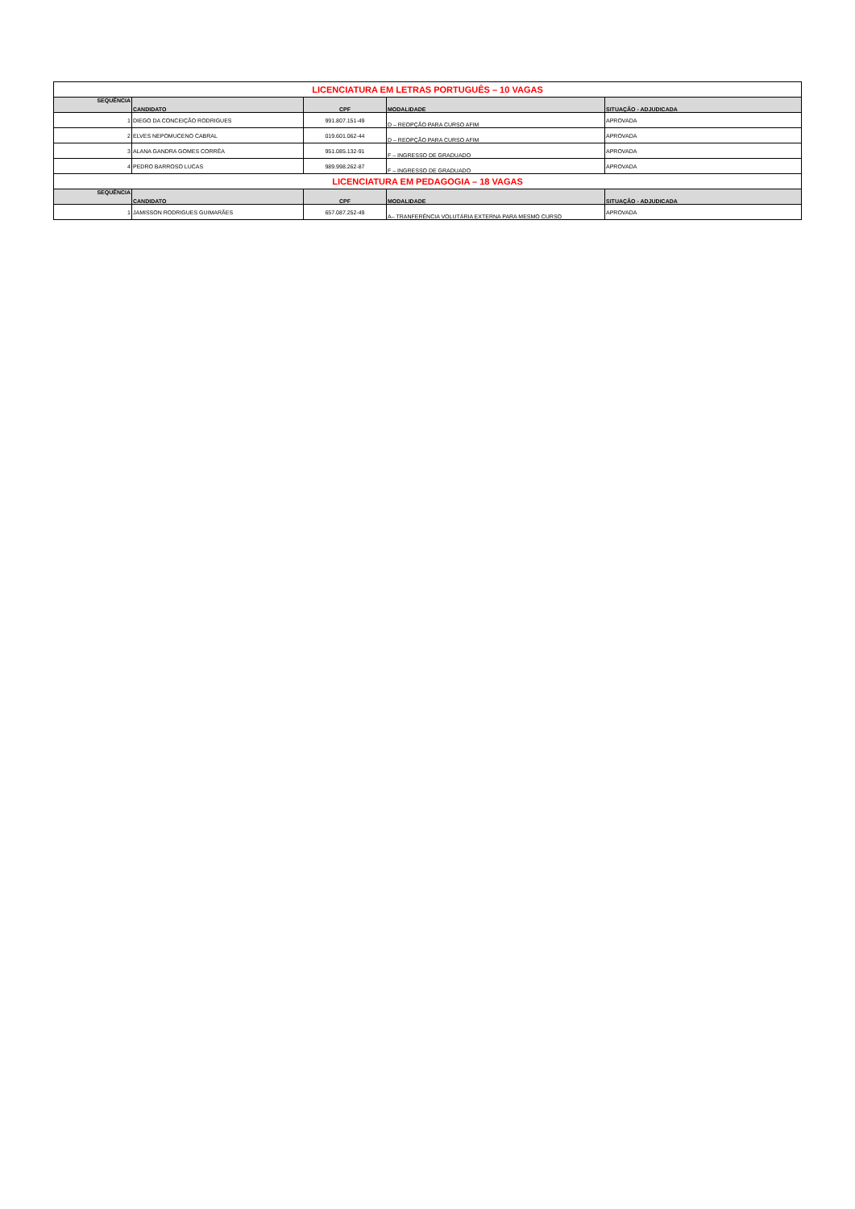| LICENCIATURA EM LETRAS PORTUGUÊS – 10 VAGAS | | | | |
| SEQUÊNCIA | CANDIDATO | CPF | MODALIDADE | SITUAÇÃO - ADJUDICADA |
| 1 | DIEGO DA CONCEIÇÃO RODRIGUES | 991.807.151-49 | D – REOPÇÃO PARA CURSO AFIM | APROVADA |
| 2 | ELVES NEPOMUCENO CABRAL | 019.601.062-44 | D – REOPÇÃO PARA CURSO AFIM | APROVADA |
| 3 | ALANA GANDRA GOMES CORRÊA | 951.085.132-91 | F – INGRESSO DE GRADUADO | APROVADA |
| 4 | PEDRO BARROSO LUCAS | 989.998.262-87 | F – INGRESSO DE GRADUADO | APROVADA |
| LICENCIATURA EM PEDAGOGIA – 18 VAGAS | | | | |
| SEQUÊNCIA | CANDIDATO | CPF | MODALIDADE | SITUAÇÃO - ADJUDICADA |
| 1 | JAMISSON RODRIGUES GUIMARÃES | 657.087.252-49 | A– TRANFERÊNCIA VOLUTÁRIA EXTERNA PARA MESMO CURSO | APROVADA |